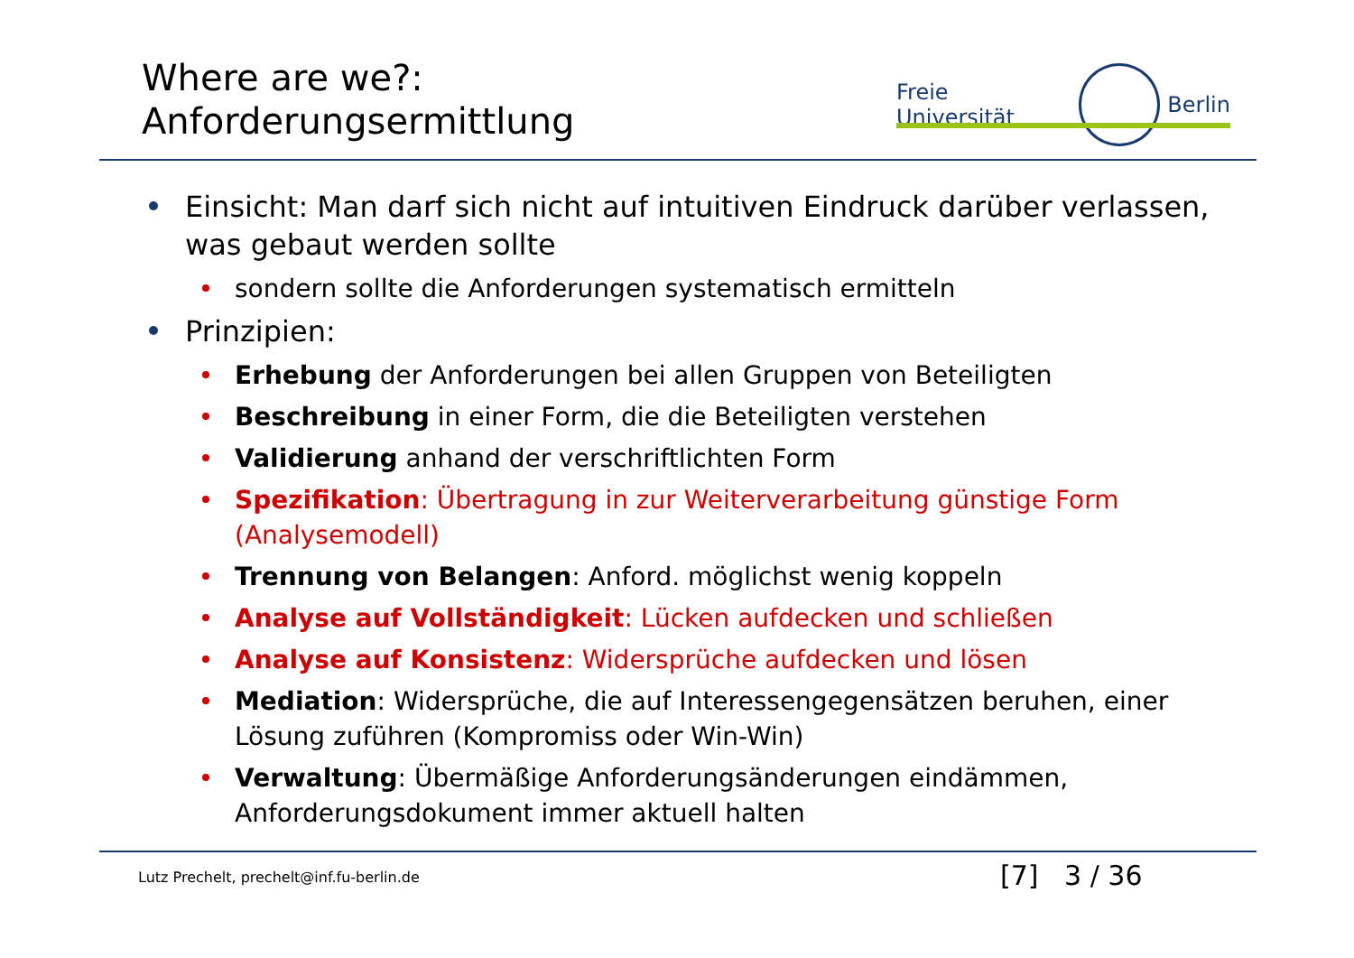Where are we?:
Anforderungsermittlung
Freie Universität Berlin
Einsicht: Man darf sich nicht auf intuitiven Eindruck darüber verlassen, was gebaut werden sollte
sondern sollte die Anforderungen systematisch ermitteln
Prinzipien:
Erhebung der Anforderungen bei allen Gruppen von Beteiligten
Beschreibung in einer Form, die die Beteiligten verstehen
Validierung anhand der verschriftlichten Form
Spezifikation: Übertragung in zur Weiterverarbeitung günstige Form (Analysemodell)
Trennung von Belangen: Anford. möglichst wenig koppeln
Analyse auf Vollständigkeit: Lücken aufdecken und schließen
Analyse auf Konsistenz: Widersprüche aufdecken und lösen
Mediation: Widersprüche, die auf Interessengegensätzen beruhen, einer Lösung zuführen (Kompromiss oder Win-Win)
Verwaltung: Übermäßige Anforderungsänderungen eindämmen, Anforderungsdokument immer aktuell halten
Lutz Prechelt, prechelt@inf.fu-berlin.de
[7] 3 / 36